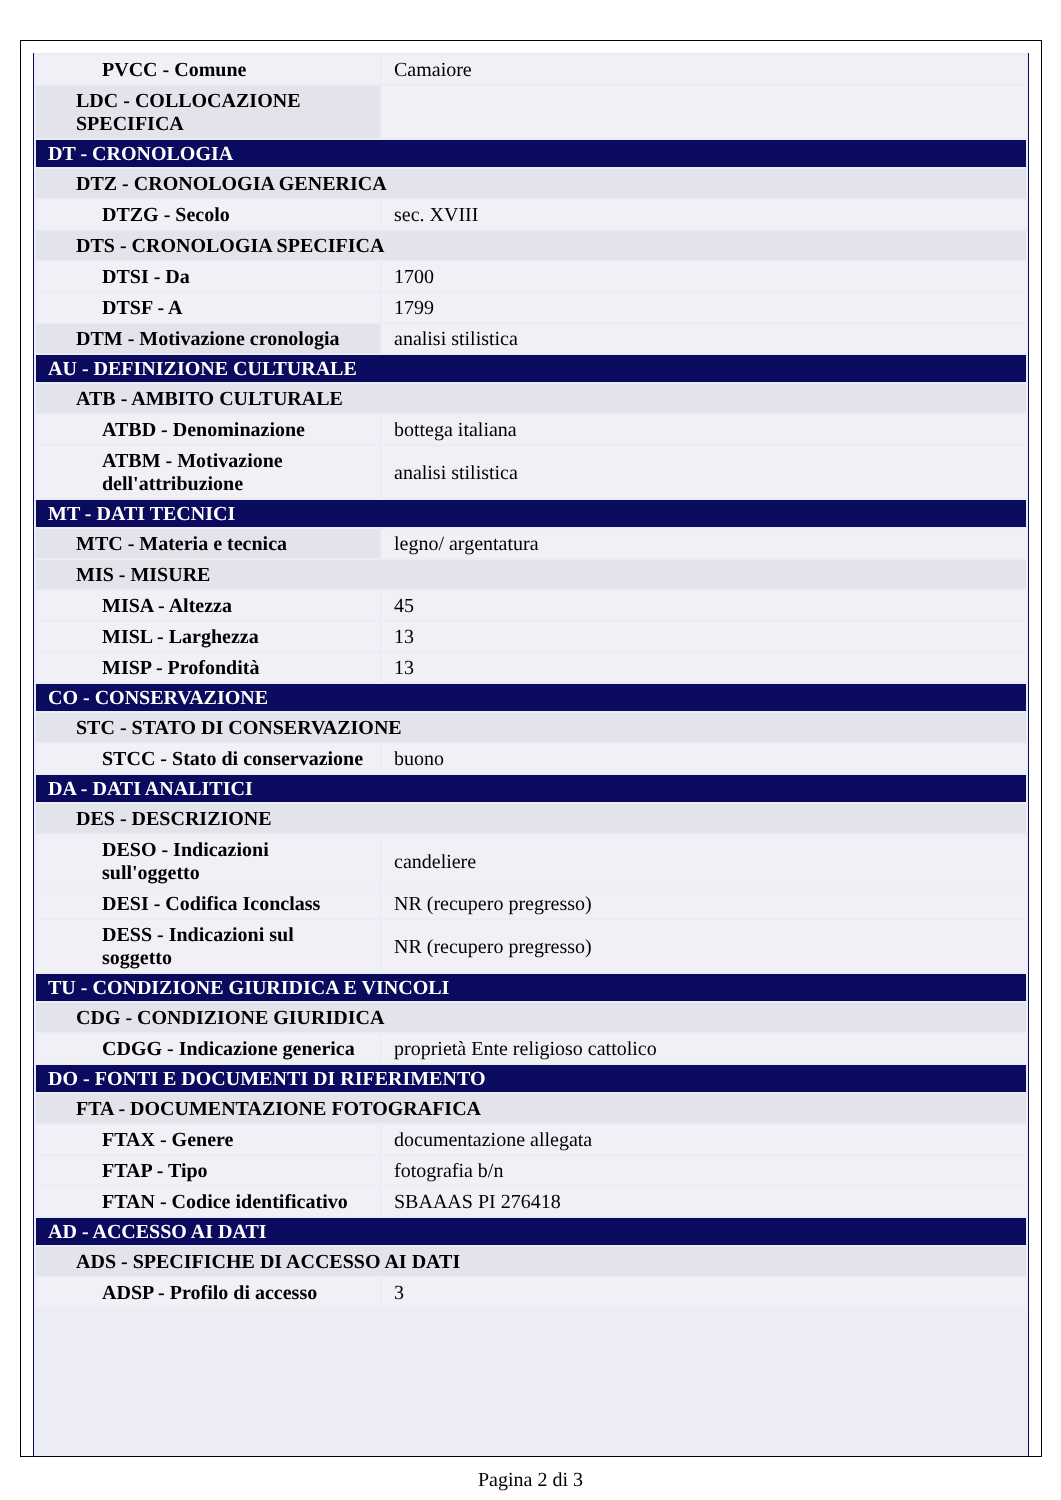| PVCC - Comune | Camaiore |
| LDC - COLLOCAZIONE SPECIFICA | |
| DT - CRONOLOGIA | |
| DTZ - CRONOLOGIA GENERICA | |
| DTZG - Secolo | sec. XVIII |
| DTS - CRONOLOGIA SPECIFICA | |
| DTSI - Da | 1700 |
| DTSF - A | 1799 |
| DTM - Motivazione cronologia | analisi stilistica |
| AU - DEFINIZIONE CULTURALE | |
| ATB - AMBITO CULTURALE | |
| ATBD - Denominazione | bottega italiana |
| ATBM - Motivazione dell'attribuzione | analisi stilistica |
| MT - DATI TECNICI | |
| MTC - Materia e tecnica | legno/ argentatura |
| MIS - MISURE | |
| MISA - Altezza | 45 |
| MISL - Larghezza | 13 |
| MISP - Profondità | 13 |
| CO - CONSERVAZIONE | |
| STC - STATO DI CONSERVAZIONE | |
| STCC - Stato di conservazione | buono |
| DA - DATI ANALITICI | |
| DES - DESCRIZIONE | |
| DESO - Indicazioni sull'oggetto | candeliere |
| DESI - Codifica Iconclass | NR (recupero pregresso) |
| DESS - Indicazioni sul soggetto | NR (recupero pregresso) |
| TU - CONDIZIONE GIURIDICA E VINCOLI | |
| CDG - CONDIZIONE GIURIDICA | |
| CDGG - Indicazione generica | proprietà Ente religioso cattolico |
| DO - FONTI E DOCUMENTI DI RIFERIMENTO | |
| FTA - DOCUMENTAZIONE FOTOGRAFICA | |
| FTAX - Genere | documentazione allegata |
| FTAP - Tipo | fotografia b/n |
| FTAN - Codice identificativo | SBAAAS PI 276418 |
| AD - ACCESSO AI DATI | |
| ADS - SPECIFICHE DI ACCESSO AI DATI | |
| ADSP - Profilo di accesso | 3 |
Pagina 2 di 3